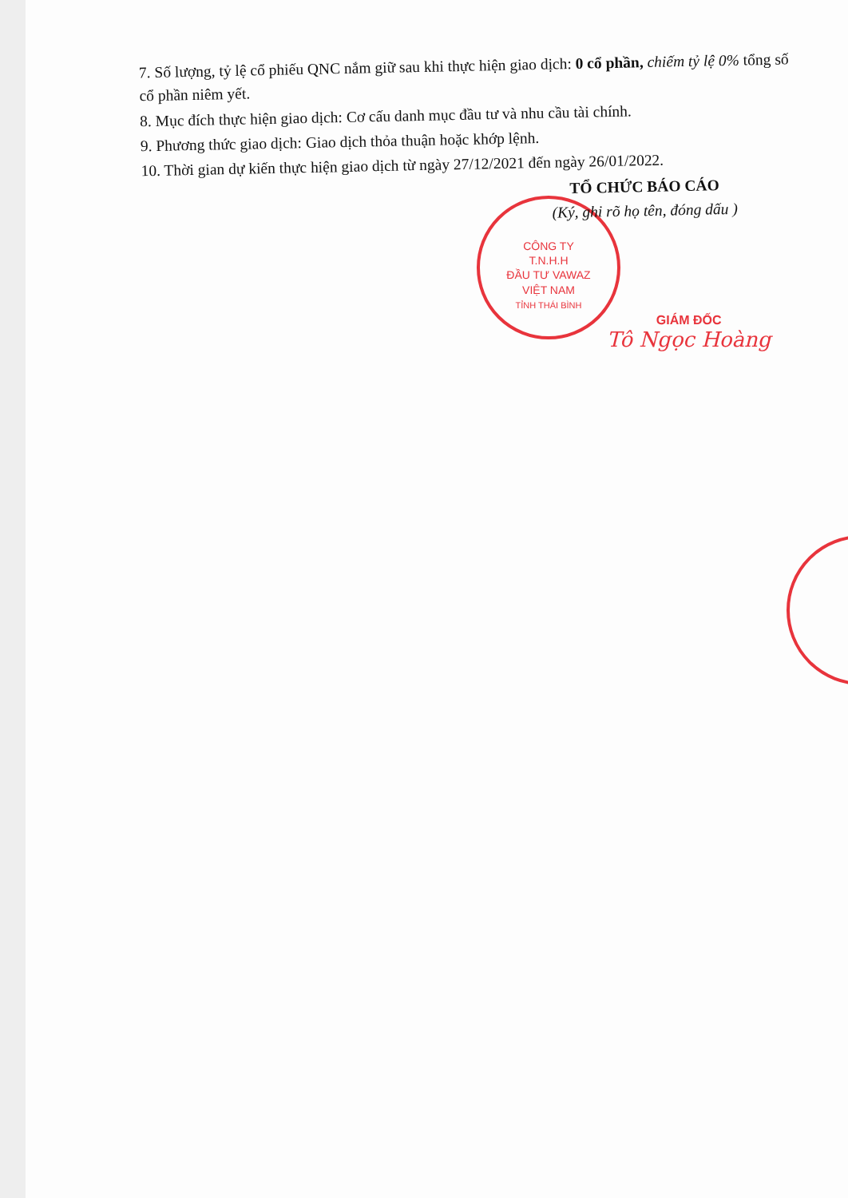CÔNG TY
T.N.H.H
ĐẦU TƯ VAWAZ
VIỆT NAM
TỈNH THÁI BÌNH
7. Số lượng, tỷ lệ cổ phiếu QNC nắm giữ sau khi thực hiện giao dịch: 0 cổ phần, chiếm tỷ lệ 0% tổng số cổ phần niêm yết.
8. Mục đích thực hiện giao dịch: Cơ cấu danh mục đầu tư và nhu cầu tài chính.
9. Phương thức giao dịch: Giao dịch thỏa thuận hoặc khớp lệnh.
10. Thời gian dự kiến thực hiện giao dịch từ ngày 27/12/2021 đến ngày 26/01/2022.
TỔ CHỨC BÁO CÁO
(Ký, ghi rõ họ tên, đóng dấu )
GIÁM ĐỐC
Tô Ngọc Hoàng